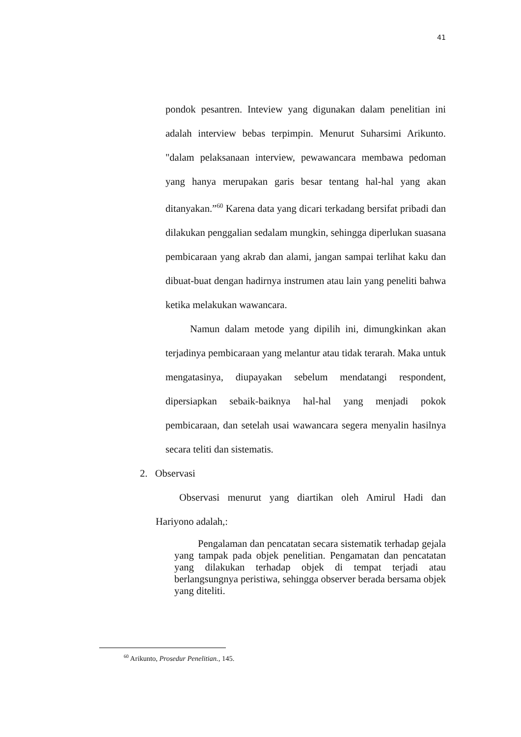41
pondok pesantren. Inteview yang digunakan dalam penelitian ini adalah interview bebas terpimpin. Menurut Suharsimi Arikunto. "dalam pelaksanaan interview, pewawancara membawa pedoman yang hanya merupakan garis besar tentang hal-hal yang akan ditanyakan.”<sup>60</sup> Karena data yang dicari terkadang bersifat pribadi dan dilakukan penggalian sedalam mungkin, sehingga diperlukan suasana pembicaraan yang akrab dan alami, jangan sampai terlihat kaku dan dibuat-buat dengan hadirnya instrumen atau lain yang peneliti bahwa ketika melakukan wawancara.
Namun dalam metode yang dipilih ini, dimungkinkan akan terjadinya pembicaraan yang melantur atau tidak terarah. Maka untuk mengatasinya, diupayakan sebelum mendatangi respondent, dipersiapkan sebaik-baiknya hal-hal yang menjadi pokok pembicaraan, dan setelah usai wawancara segera menyalin hasilnya secara teliti dan sistematis.
2. Observasi
Observasi menurut yang diartikan oleh Amirul Hadi dan Hariyono adalah,:
Pengalaman dan pencatatan secara sistematik terhadap gejala yang tampak pada objek penelitian. Pengamatan dan pencatatan yang dilakukan terhadap objek di tempat terjadi atau berlangsungnya peristiwa, sehingga observer berada bersama objek yang diteliti.
<sup>60</sup> Arikunto, Prosedur Penelitian., 145.